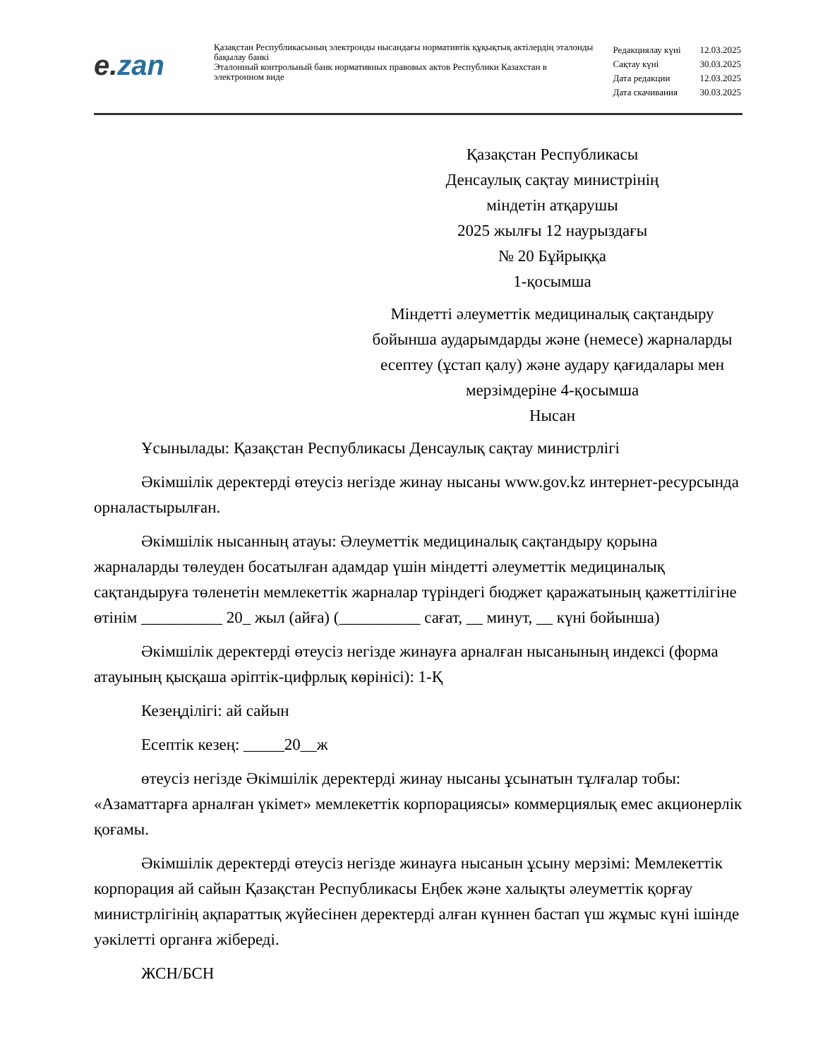e. zan
Қазақстан Республикасының электронды нысандағы нормативтік құқықтық актілердің эталонды бақылау банкі
Эталонный контрольный банк нормативных правовых актов Республики Казахстан в электронном виде
| Редакциялау күні | 12.03.2025 |
| Сақтау күні | 30.03.2025 |
| Дата редакции | 12.03.2025 |
| Дата скачивания | 30.03.2025 |
Қазақстан Республикасы
Денсаулық сақтау министрінің
міндетін атқарушы
2025 жылғы 12 наурыздағы
№ 20 Бұйрыққа
1-қосымша
Міндетті әлеуметтік медициналық сақтандыру бойынша аударымдарды және (немесе) жарналарды есептеу (ұстап қалу) және аудару қағидалары мен мерзімдеріне 4-қосымша
Нысан
Ұсынылады: Қазақстан Республикасы Денсаулық сақтау министрлігі
Әкімшілік деректерді өтеусіз негізде жинау нысаны www.gov.kz интернет-ресурсында орналастырылған.
Әкімшілік нысанның атауы: Әлеуметтік медициналық сақтандыру қорына жарналарды төлеуден босатылған адамдар үшін міндетті әлеуметтік медициналық сақтандыруға төленетін мемлекеттік жарналар түріндегі бюджет қаражатының қажеттілігіне өтінім __________ 20_ жыл (айға) (__________ сағат, __ минут, __ күні бойынша)
Әкімшілік деректерді өтеусіз негізде жинауға арналған нысанының индексі (форма атауының қысқаша әріптік-цифрлық көрінісі): 1-Қ
Кезеңділігі: ай сайын
Есептік кезең: _____20__ж
өтеусіз негізде Әкімшілік деректерді жинау нысаны ұсынатын тұлғалар тобы: «Азаматтарға арналған үкімет» мемлекеттік корпорациясы» коммерциялық емес акционерлік қоғамы.
Әкімшілік деректерді өтеусіз негізде жинауға нысанын ұсыну мерзімі: Мемлекеттік корпорация ай сайын Қазақстан Республикасы Еңбек және халықты әлеуметтік қорғау министрлігінің ақпараттық жүйесінен деректерді алған күннен бастап үш жұмыс күні ішінде уәкілетті органға жібереді.
ЖСН/БСН